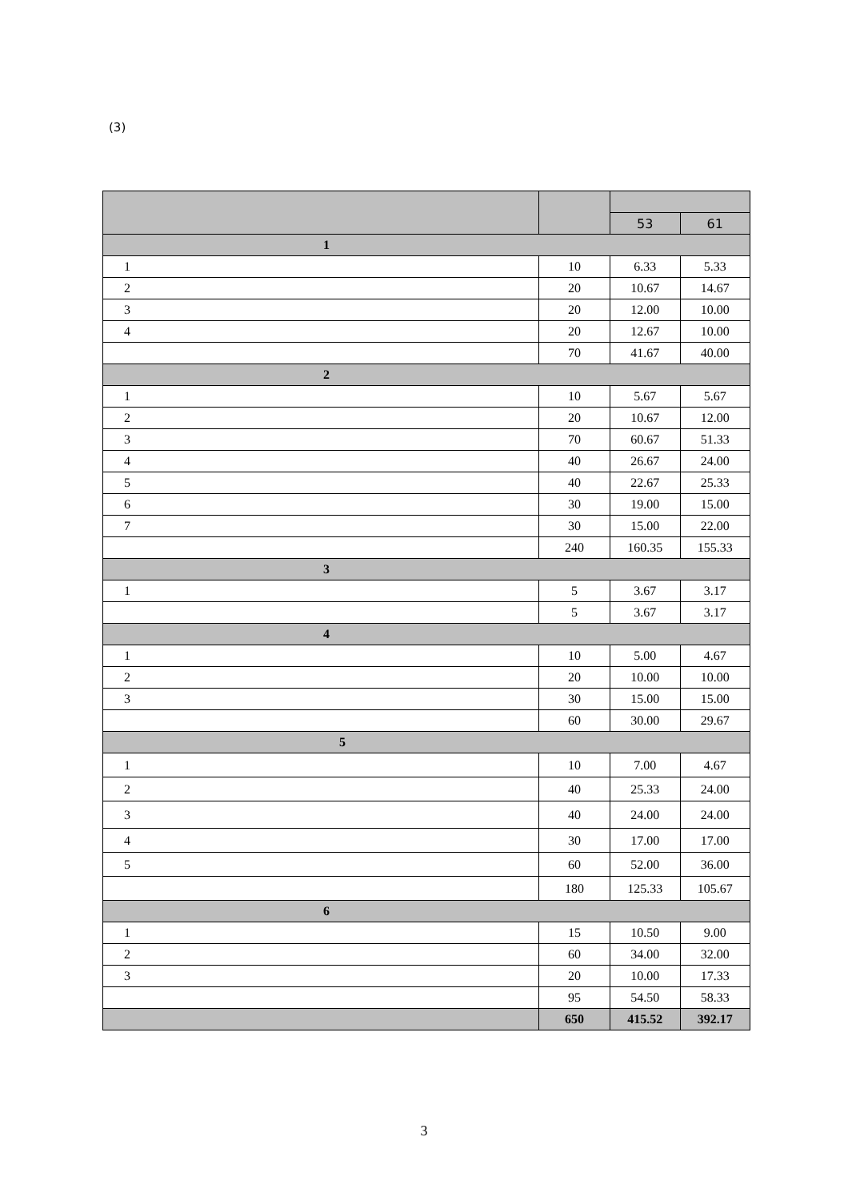(3)
| | | 53 | 61 |
| --- | --- | --- | --- |
| 1 | | | |
| 1 | 10 | 6.33 | 5.33 |
| 2 | 20 | 10.67 | 14.67 |
| 3 | 20 | 12.00 | 10.00 |
| 4 | 20 | 12.67 | 10.00 |
| | 70 | 41.67 | 40.00 |
| 2 | | | |
| 1 | 10 | 5.67 | 5.67 |
| 2 | 20 | 10.67 | 12.00 |
| 3 | 70 | 60.67 | 51.33 |
| 4 | 40 | 26.67 | 24.00 |
| 5 | 40 | 22.67 | 25.33 |
| 6 | 30 | 19.00 | 15.00 |
| 7 | 30 | 15.00 | 22.00 |
| | 240 | 160.35 | 155.33 |
| 3 | | | |
| 1 | 5 | 3.67 | 3.17 |
| | 5 | 3.67 | 3.17 |
| 4 | | | |
| 1 | 10 | 5.00 | 4.67 |
| 2 | 20 | 10.00 | 10.00 |
| 3 | 30 | 15.00 | 15.00 |
| | 60 | 30.00 | 29.67 |
| 5 | | | |
| 1 | 10 | 7.00 | 4.67 |
| 2 | 40 | 25.33 | 24.00 |
| 3 | 40 | 24.00 | 24.00 |
| 4 | 30 | 17.00 | 17.00 |
| 5 | 60 | 52.00 | 36.00 |
| | 180 | 125.33 | 105.67 |
| 6 | | | |
| 1 | 15 | 10.50 | 9.00 |
| 2 | 60 | 34.00 | 32.00 |
| 3 | 20 | 10.00 | 17.33 |
| | 95 | 54.50 | 58.33 |
| | 650 | 415.52 | 392.17 |
3